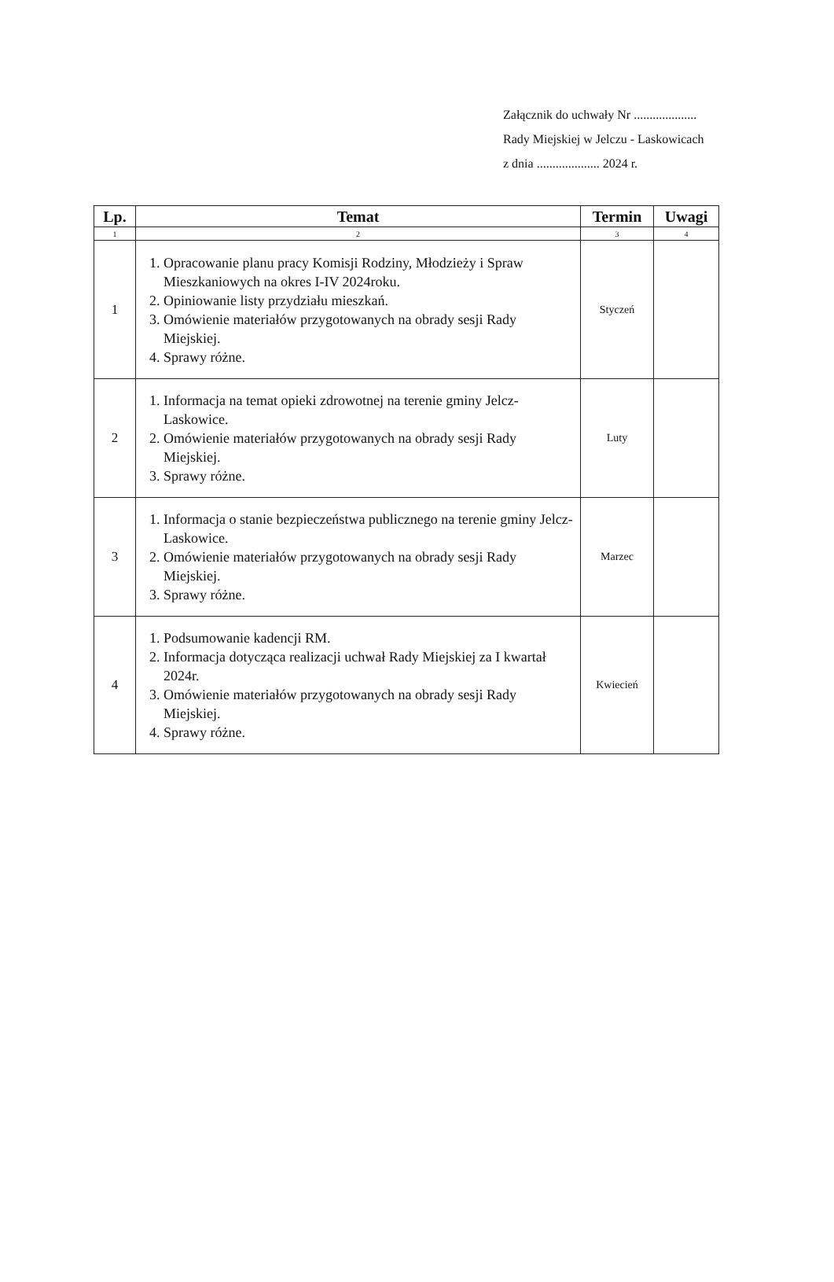Załącznik do uchwały Nr ....................
Rady Miejskiej w Jelczu - Laskowicach
z dnia .................... 2024 r.
| Lp. | Temat | Termin | Uwagi |
| --- | --- | --- | --- |
| 1 | 2 | 3 | 4 |
| 1 | 1. Opracowanie planu pracy Komisji Rodziny, Młodzieży i Spraw Mieszkaniowych na okres I-IV 2024roku. 2. Opiniowanie listy przydziału mieszkań. 3. Omówienie materiałów przygotowanych na obrady sesji Rady Miejskiej. 4. Sprawy różne. | Styczeń | |
| 2 | 1. Informacja na temat opieki zdrowotnej na terenie gminy Jelcz-Laskowice. 2. Omówienie materiałów przygotowanych na obrady sesji Rady Miejskiej. 3. Sprawy różne. | Luty | |
| 3 | 1. Informacja o stanie bezpieczeństwa publicznego na terenie gminy Jelcz-Laskowice. 2. Omówienie materiałów przygotowanych na obrady sesji Rady Miejskiej. 3. Sprawy różne. | Marzec | |
| 4 | 1. Podsumowanie kadencji RM. 2. Informacja dotycząca realizacji uchwał Rady Miejskiej za I kwartał 2024r. 3. Omówienie materiałów przygotowanych na obrady sesji Rady Miejskiej. 4. Sprawy różne. | Kwiecień | |